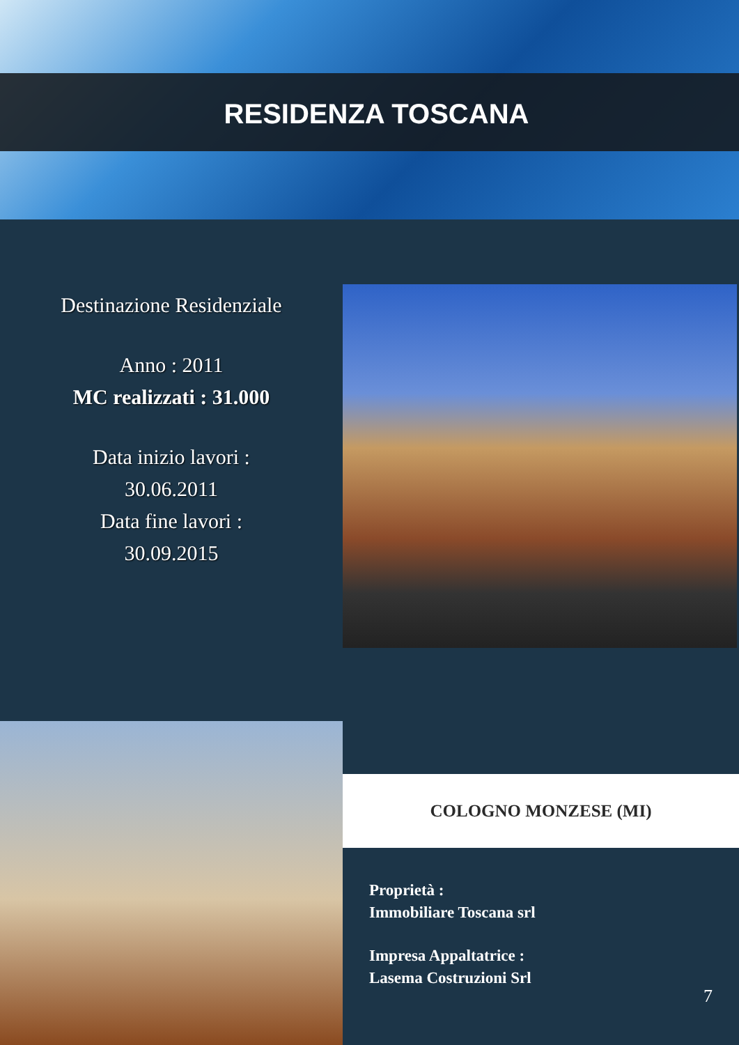RESIDENZA TOSCANA
Destinazione Residenziale
Anno : 2011
MC realizzati : 31.000
Data inizio lavori :
30.06.2011
Data fine lavori :
30.09.2015
COLOGNO MONZESE (MI)
Proprietà :
Immobiliare Toscana srl
Impresa Appaltatrice :
Lasema Costruzioni Srl
7